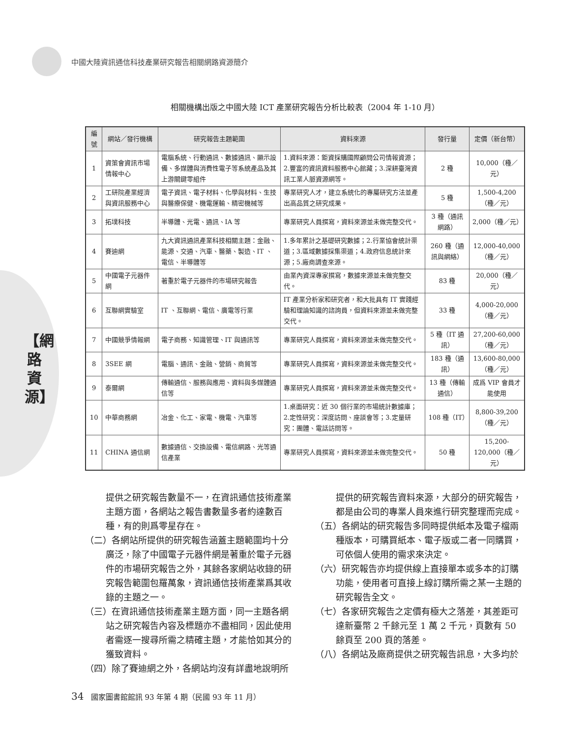中國大陸資訊通信科技產業研究報告相關網路資源簡介
【網路資源】
相關機構出版之中國大陸 ICT 產業研究報告分析比較表（2004 年 1-10 月）
| 編號 | 網站／發行機構 | 研究報告主題範圍 | 資料來源 | 發行量 | 定價（新台幣） |
| --- | --- | --- | --- | --- | --- |
| 1 | 資策會資訊市場情報中心 | 電腦系統、行動通訊、數據通訊、顯示設備、多媒體與消費性電子等系統產品及其上游關鍵零組件 | 1.資料來源：鉅資採購國際顧問公司情報資源；2.豐富的資訊資料服務中心館藏；3.深耕臺灣資訊工業人脈資源網等。 | 2 種 | 10,000（種／元） |
| 2 | 工研院產業經濟與資訊服務中心 | 電子資訊、電子材料、化學與材料、生技與醫療保健、機電運輸、精密機械等 | 專業研究人才，建立系統化的專屬研究方法並產出高品質之研究成果。 | 5 種 | 1,500-4,200（種／元） |
| 3 | 拓墣科技 | 半導體、光電、通訊、IA 等 | 專業研究人員撰寫，資料來源並未做完整交代。 | 3 種（通訊網路） | 2,000（種／元） |
| 4 | 賽迪網 | 九大資訊通訊產業科技相關主題：金融、能源、交通、汽車、醫藥、製造、IT 、電信、半導體等 | 1.多年累計之基礎研究數據；2.行業協會統計渠道；3.區域數據採集渠道；4.政府信息統計來源；5.廠商調查來源。 | 260 種（通訊與網絡） | 12,000-40,000（種／元） |
| 5 | 中國電子元器件網 | 著重於電子元器件的市場研究報告 | 由業內資深專家撰寫，數據來源並未做完整交代。 | 83 種 | 20,000（種／元） |
| 6 | 互聯網實驗室 | IT 、互聯網、電信、廣電等行業 | IT 產業分析家和研究者，和大批具有 IT 實踐經驗和理論知識的諮詢員，但資料來源並未做完整交代。 | 33 種 | 4,000-20,000（種／元） |
| 7 | 中國競爭情報網 | 電子商務、知識管理、IT 與通訊等 | 專業研究人員撰寫，資料來源並未做完整交代。 | 5 種（IT 通訊） | 27,200-60,000（種／元） |
| 8 | 3SEE 網 | 電腦、通訊、金融、營銷、商貿等 | 專業研究人員撰寫，資料來源並未做完整交代。 | 183 種（通訊） | 13,600-80,000（種／元） |
| 9 | 泰爾網 | 傳輸通信、服務與應用、資料與多媒體通信等 | 專業研究人員撰寫，資料來源並未做完整交代。 | 13 種（傳輸通信） | 成爲 VIP 會員才能使用 |
| 10 | 中華商務網 | 冶金、化工、家電、機電、汽車等 | 1.桌面研究：近 30 個行業的市場統計數據庫；2.定性研究：深度訪問、座談會等；3.定量研究：團體、電話訪問等。 | 108 種（IT） | 8,800-39,200（種／元） |
| 11 | CHINA 通信網 | 數據通信、交換設備、電信網路、光等通信產業 | 專業研究人員撰寫，資料來源並未做完整交代。 | 50 種 | 15,200-120,000（種／元） |
提供之研究報告數量不一，在資訊通信技術產業主題方面，各網站之報告書數量多者約達數百種，有的則爲零星存在。
（二）各網站所提供的研究報告涵蓋主題範圍均十分廣泛，除了中國電子元器件網是著重於電子元器件的市場研究報告之外，其餘各家網站收錄的研究報告範圍包羅萬象，資訊通信技術產業爲其收錄的主題之一。
（三）在資訊通信技術產業主題方面，同一主題各網站之研究報告內容及標題亦不盡相同，因此使用者需逐一搜尋所需之精確主題，才能恰如其分的獲致資料。
（四）除了賽迪網之外，各網站均沒有詳盡地說明所
提供的研究報告資料來源，大部分的研究報告，都是由公司的專業人員來進行研究整理而完成。
（五）各網站的研究報告多同時提供紙本及電子檔兩種版本，可購買紙本、電子版或二者一同購買，可依個人使用的需求來決定。
（六）研究報告亦均提供線上直接單本或多本的訂購功能，使用者可直接上線訂購所需之某一主題的研究報告全文。
（七）各家研究報告之定價有極大之落差，其差距可達新臺幣 2 千餘元至 1 萬 2 千元，頁數有 50 餘頁至 200 頁的落差。
（八）各網站及廠商提供之研究報告訊息，大多均於
34 國家圖書館館訊 93 年第 4 期（民國 93 年 11 月）